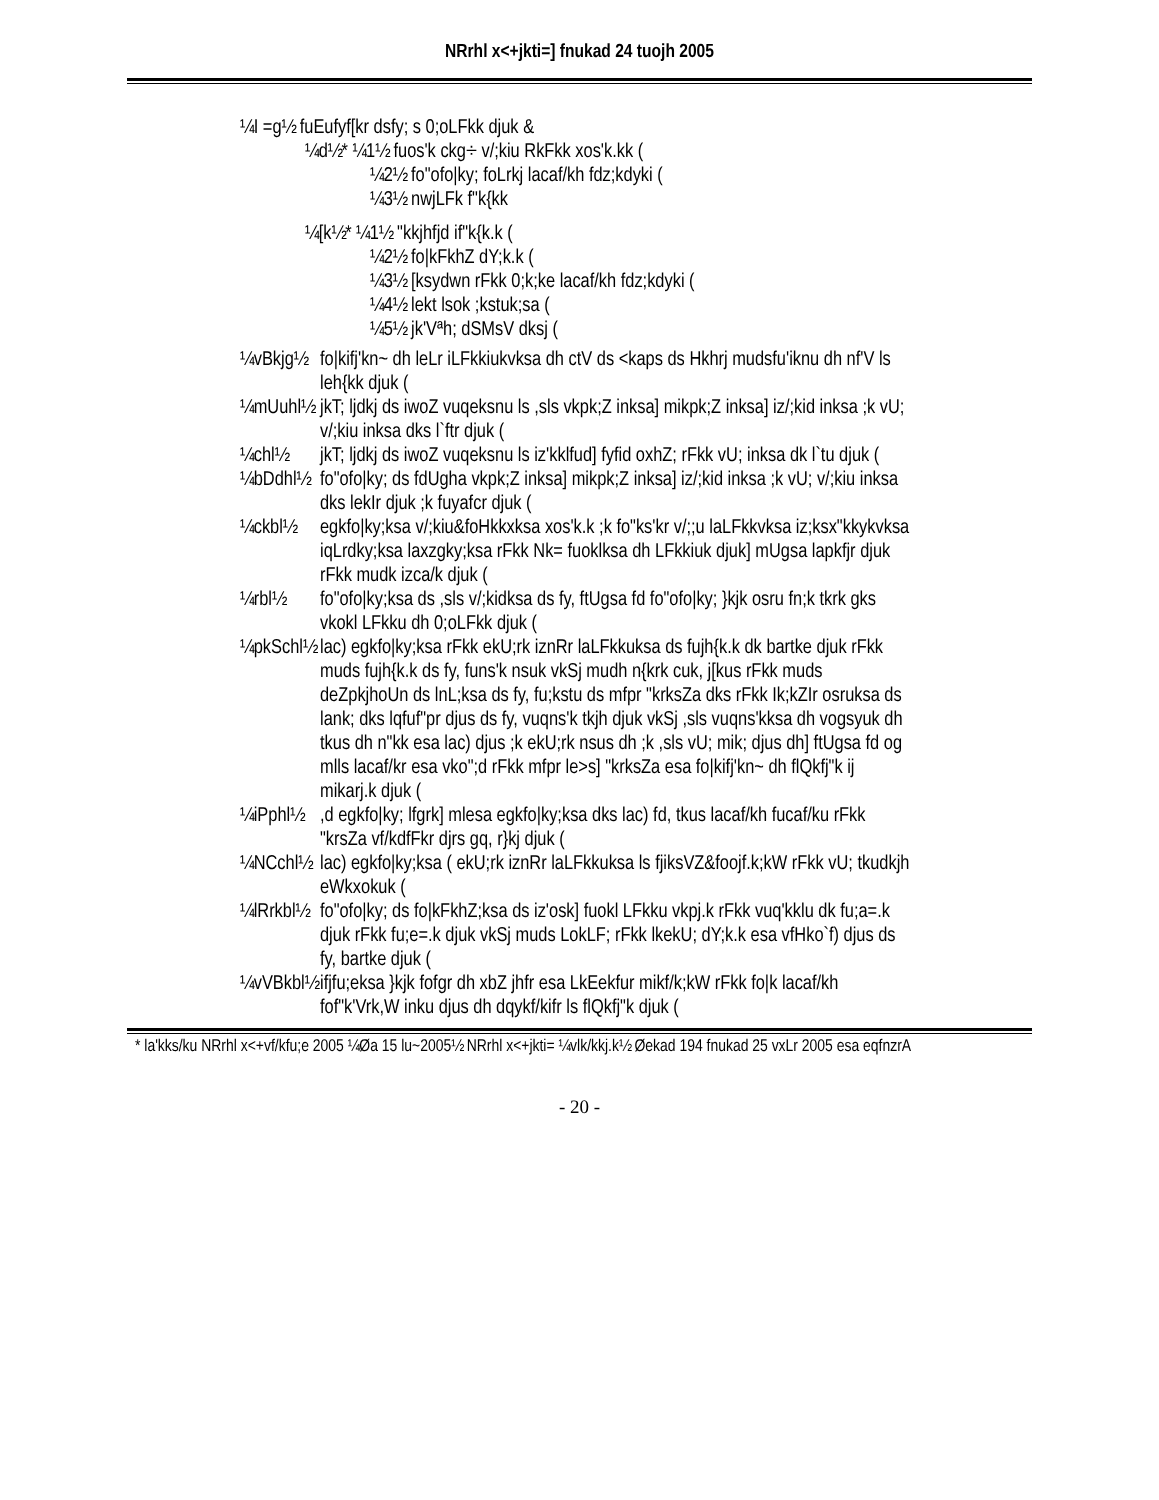NRrhl x<+jkti=] fnukad 24 tuojh 2005
¼I =g½ fuEufyf[kr dsfy; s 0;oLFkk djuk &
¼d½* ¼1½ fuos'k ckg÷ v/;kiu RkFkk xos'k.kk (
¼2½ fo"ofo|ky; foLrkj lacaf/kh fdz;kdyki (
¼3½ nwjLFk f"k{kk
¼[k½* ¼1½ "kkjhfjd if"k{k.k (
¼2½ fo|kFkhZ dY;k.k (
¼3½ [ksydwn rFkk 0;k;ke lacaf/kh fdz;kdyki (
¼4½ lekt lsok ;kstuk;sa (
¼5½ jk'Vªh; dSMsV dksj (
¼vBkjg½
fo|kifj'kn~ dh leLr iLFkkiukvksa dh ctV ds <kaps ds Hkhrj mudsfu'iknu dh nf'V ls leh{kk djuk (
¼mUuhl½
jkT; ljdkj ds iwoZ vuqeksnu ls ,sls vkpk;Z inksa] mikpk;Z inksa] iz/;kid inksa ;k vU; v/;kiu inksa dks l`ftr djuk (
¼chl½ jkT; ljdkj ds iwoZ vuqeksnu ls iz'kklfud] fyfid oxhZ; rFkk vU; inksa dk l`tu djuk (
¼bDdhl½
fo"ofo|ky; ds fdUgha vkpk;Z inksa] mikpk;Z inksa] iz/;kid inksa ;k vU; v/;kiu inksa dks lekIr djuk ;k fuyafcr djuk (
¼ckbl½ egkfo|ky;ksa v/;kiu&foHkkxksa xos'k.k ;k fo"ks'kr v/;;u laLFkkvksa iz;ksx"kkykvksa iqLrdky;ksa laxzgky;ksa rFkk Nk= fuoklksa dh LFkkiuk djuk] mUgsa lapkfjr djuk rFkk mudk izca/k djuk (
¼rbl½ fo"ofo|ky;ksa ds ,sls v/;kidksa ds fy, ftUgsa fd fo"ofo|ky; }kjk osru fn;k tkrk gks vkokl LFkku dh 0;oLFkk djuk (
¼pkSchl½
lac) egkfo|ky;ksa rFkk ekU;rk iznRr laLFkkuksa ds fujh{k.k dk bartke djuk rFkk muds fujh{k.k ds fy, funs'k nsuk vkSj mudh n{krk cuk, j[kus rFkk muds deZpkjhoUn ds lnL;ksa ds fy, fu;kstu ds mfpr "krksZa dks rFkk Ik;kZIr osruksa ds lank; dks lqfuf"pr djus ds fy, vuqns'k tkjh djuk vkSj ,sls vuqns'kksa dh vogsyuk dh tkus dh n"kk esa lac) djus ;k ekU;rk nsus dh ;k ,sls vU; mik; djus dh] ftUgsa fd og mlls lacaf/kr esa vko";d rFkk mfpr le>s] "krksZa esa fo|kifj'kn~ dh flQkfj"k ij mikarj.k djuk (
¼iPphl½
,d egkfo|ky; lfgrk] mlesa egkfo|ky;ksa dks lac) fd, tkus lacaf/kh fucaf/ku rFkk "krsZa vf/kdfFkr djrs gq, r}kj djuk (
¼NCchl½
lac) egkfo|ky;ksa ( ekU;rk iznRr laLFkkuksa ls fjiksVZ&foojf.k;kW rFkk vU; tkudkjh eWkxokuk (
¼lRrkbl½
fo"ofo|ky; ds fo|kFkhZ;ksa ds iz'osk] fuokl LFkku vkpj.k rFkk vuq'kklu dk fu;a=.k djuk rFkk fu;e=.k djuk vkSj muds LokLF; rFkk lkekU; dY;k.k esa vfHko`f) djus ds fy, bartke djuk (
¼vVBkbl½
ifjfu;eksa }kjk fofgr dh xbZ jhfr esa LkEekfur mikf/k;kW rFkk fo|k lacaf/kh fof"k'Vrk,W inku djus dh dqykf/kifr ls flQkfj"k djuk (
* la'kks/ku NRrhl x<+vf/kfu;e 2005 ¼Øa 15 lu~2005½ NRrhl x<+jkti= ¼vlk/kkj.k½ Øekad 194 fnukad 25 vxLr 2005 esa eqfnzrA
- 20 -